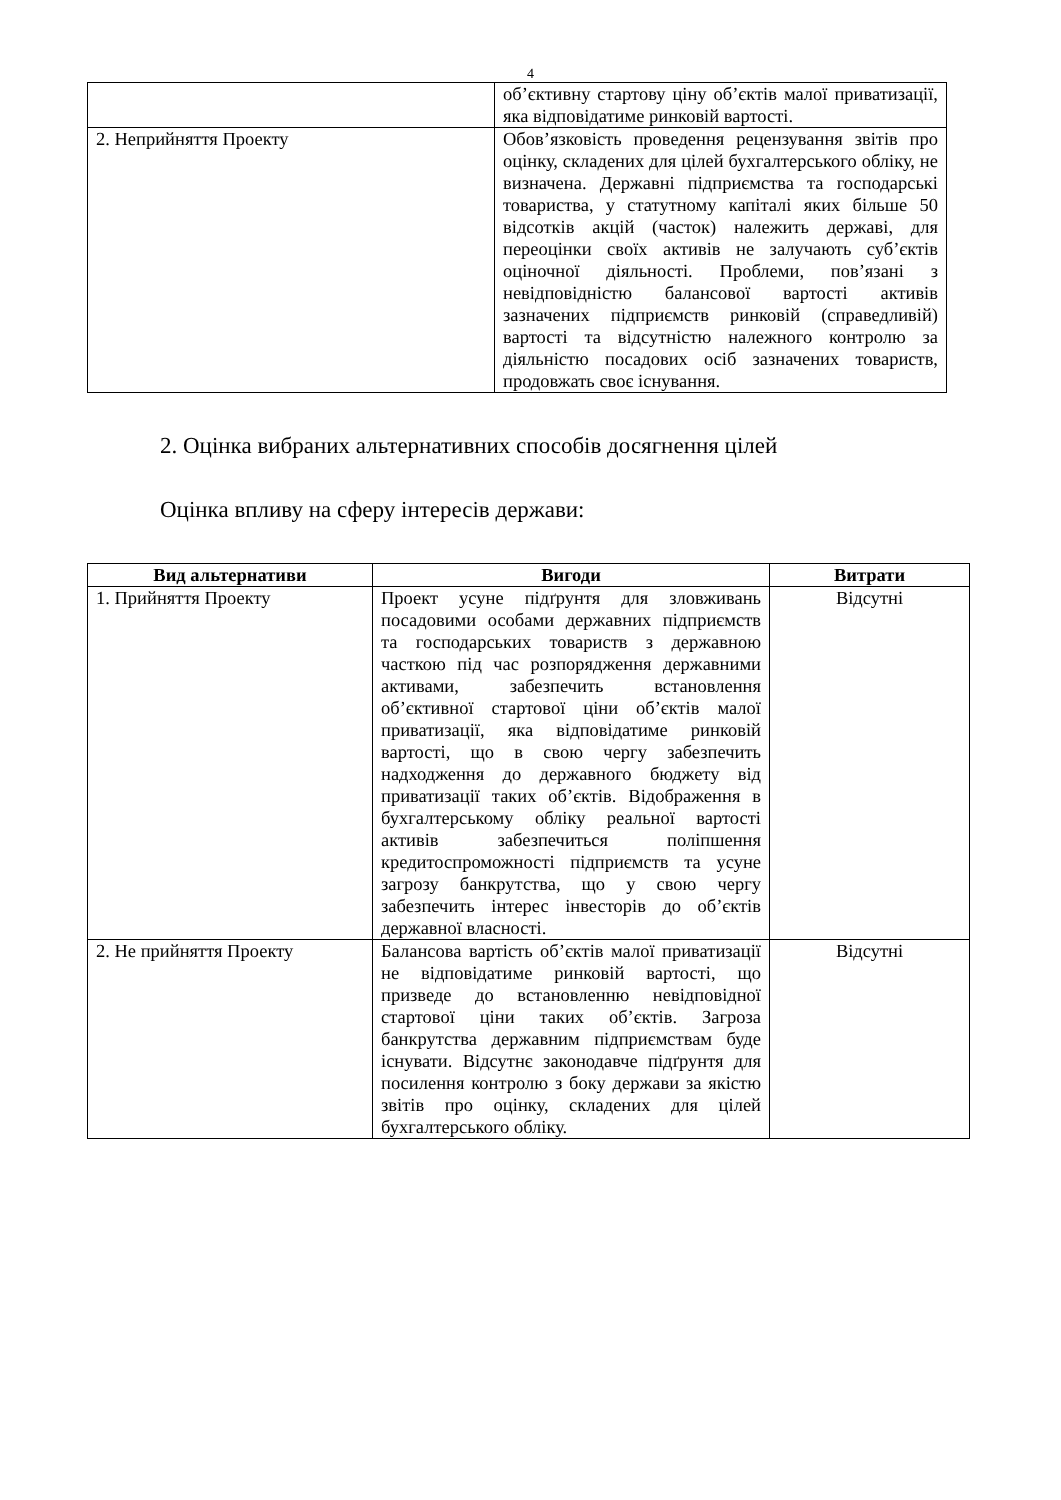4
| | об’єктивну стартову ціну об’єктів малої приватизації, яка відповідатиме ринковій вартості. |
| 2. Неприйняття Проекту | Обов’язковість проведення рецензування звітів про оцінку, складених для цілей бухгалтерського обліку, не визначена. Державні підприємства та господарські товариства, у статутному капіталі яких більше 50 відсотків акцій (часток) належить державі, для переоцінки своїх активів не залучають суб’єктів оціночної діяльності. Проблеми, пов’язані з невідповідністю балансової вартості активів зазначених підприємств ринковій (справедливій) вартості та відсутністю належного контролю за діяльністю посадових осіб зазначених товариств, продовжать своє існування. |
2. Оцінка вибраних альтернативних способів досягнення цілей
Оцінка впливу на сферу інтересів держави:
| Вид альтернативи | Вигоди | Витрати |
| --- | --- | --- |
| 1. Прийняття Проекту | Проект усуне підґрунтя для зловживань посадовими особами державних підприємств та господарських товариств з державною часткою під час розпорядження державними активами, забезпечить встановлення об’єктивної стартової ціни об’єктів малої приватизації, яка відповідатиме ринковій вартості, що в свою чергу забезпечить надходження до державного бюджету від приватизації таких об’єктів. Відображення в бухгалтерському обліку реальної вартості активів забезпечиться поліпшення кредитоспроможності підприємств та усуне загрозу банкрутства, що у свою чергу забезпечить інтерес інвесторів до об’єктів державної власності. | Відсутні |
| 2. Не прийняття Проекту | Балансова вартість об’єктів малої приватизації не відповідатиме ринковій вартості, що призведе до встановленню невідповідної стартової ціни таких об’єктів. Загроза банкрутства державним підприємствам буде існувати. Відсутнє законодавче підґрунтя для посилення контролю з боку держави за якістю звітів про оцінку, складених для цілей бухгалтерського обліку. | Відсутні |